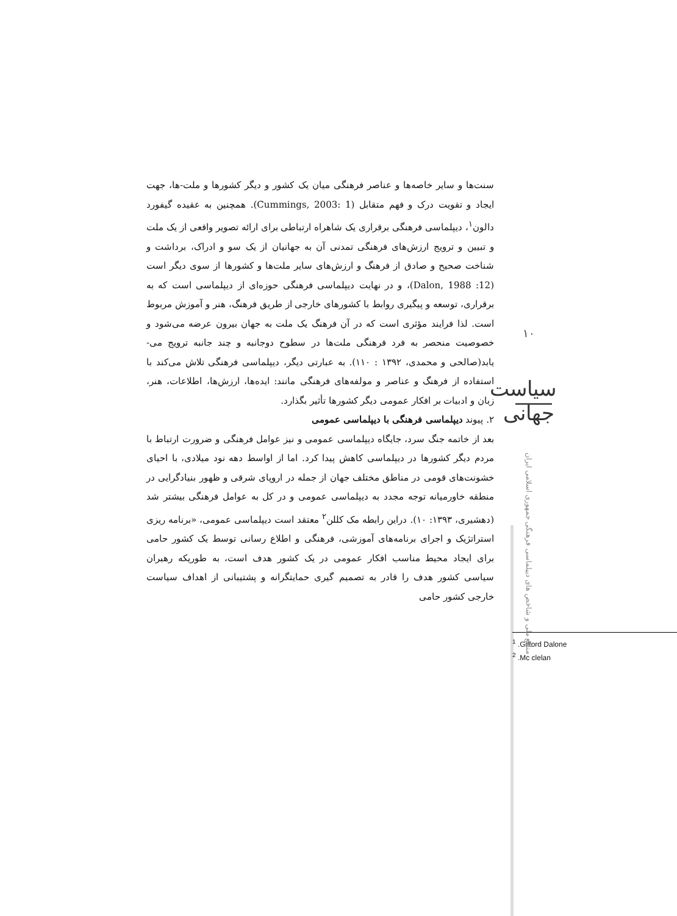سنت‌ها و سایر خاصه‌ها و عناصر فرهنگی میان یک کشور و دیگر کشورها و ملت‌-ها، جهت ایجاد و تقویت درک و فهم متقابل (Cummings, 2003: 1). همچنین به عقیده گیفورد دالون<sup>۱</sup>، دیپلماسی فرهنگی برقراری یک شاهراه ارتباطی برای ارائه تصویر واقعی از یک ملت و تبیین و ترویج ارزش‌های فرهنگی تمدنی آن به جهانیان از یک سو و ادراک، برداشت و شناخت صحیح و صادق از فرهنگ و ارزش‌های سایر ملت‌ها و کشورها از سوی دیگر است (Dalon, 1988 :12)، و در نهایت دیپلماسی فرهنگی حوزه‌ای از دیپلماسی است که به برقراری، توسعه و پیگیری روابط با کشورهای خارجی از طریق فرهنگ، هنر و آموزش مربوط است. لذا فرایند مؤثری است که در آن فرهنگ یک ملت به جهان بیرون عرضه می‌شود و خصوصیت منحصر به فرد فرهنگی ملت‌ها در سطوح دوجانبه و چند جانبه ترویج می‌-یابد(صالحی و محمدی، ۱۳۹۲ : ۱۱۰). به عبارتی دیگر، دیپلماسی فرهنگی تلاش می‌کند با استفاده از فرهنگ و عناصر و مولفه‌های فرهنگی مانند: ایده‌ها، ارزش‌ها، اطلاعات، هنر، زبان و ادبیات بر افکار عمومی دیگر کشورها تأثیر بگذارد.
۲. پیوند دیپلماسی فرهنگی با دیپلماسی عمومی
بعد از خاتمه جنگ سرد، جایگاه دیپلماسی عمومی و نیز عوامل فرهنگی و ضرورت ارتباط با مردم دیگر کشورها در دیپلماسی کاهش پیدا کرد. اما از اواسط دهه نود میلادی، با احیای خشونت‌های قومی در مناطق مختلف جهان از جمله در اروپای شرقی و ظهور بنیادگرایی در منطقه خاورمیانه توجه مجدد به دیپلماسی عمومی و در کل به عوامل فرهنگی بیشتر شد (دهشیری، ۱۳۹۳: ۱۰). دراین رابطه مک کللن<sup>۲</sup> معتقد است دیپلماسی عمومی، «برنامه ریزی استراتژیک و اجرای برنامه‌های آموزشی، فرهنگی و اطلاع رسانی توسط یک کشور حامی برای ایجاد محیط مناسب افکار عمومی در یک کشور هدف است، به طوریکه رهبران سیاسی کشور هدف را قادر به تصمیم گیری حمایتگرانه و پشتیبانی از اهداف سیاست خارجی کشور حامی
<sup>1</sup> .Gifford Dalone
<sup>2</sup> .Mc clelan
۱۰
سیاست جهانی
منافع ملی و شاخص های دیپلماسی فرهنگی جمهوری اسلامی ایران